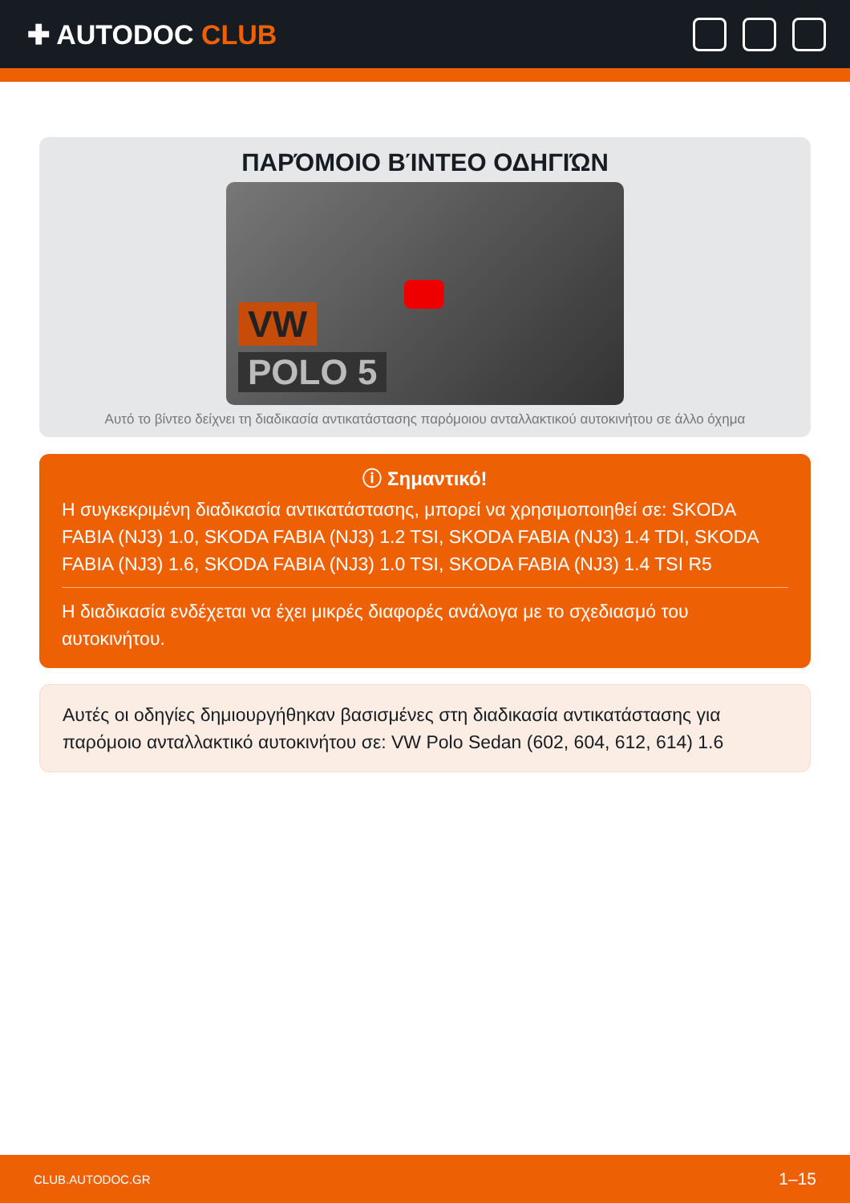✚ AUTODOC CLUB
ΠΑΡΌΜΟΙΟ ΒΊΝΤΕΟ ΟΔΗΓΙΏΝ
VW
POLO 5
Αυτό το βίντεο δείχνει τη διαδικασία αντικατάστασης παρόμοιου ανταλλακτικού αυτοκινήτου σε άλλο όχημα
ⓘ Σημαντικό!
Η συγκεκριμένη διαδικασία αντικατάστασης, μπορεί να χρησιμοποιηθεί σε: SKODA FABIA (NJ3) 1.0, SKODA FABIA (NJ3) 1.2 TSI, SKODA FABIA (NJ3) 1.4 TDI, SKODA FABIA (NJ3) 1.6, SKODA FABIA (NJ3) 1.0 TSI, SKODA FABIA (NJ3) 1.4 TSI R5
Η διαδικασία ενδέχεται να έχει μικρές διαφορές ανάλογα με το σχεδιασμό του αυτοκινήτου.
Αυτές οι οδηγίες δημιουργήθηκαν βασισμένες στη διαδικασία αντικατάστασης για παρόμοιο ανταλλακτικό αυτοκινήτου σε: VW Polo Sedan (602, 604, 612, 614) 1.6
CLUB.AUTODOC.GR 1–15